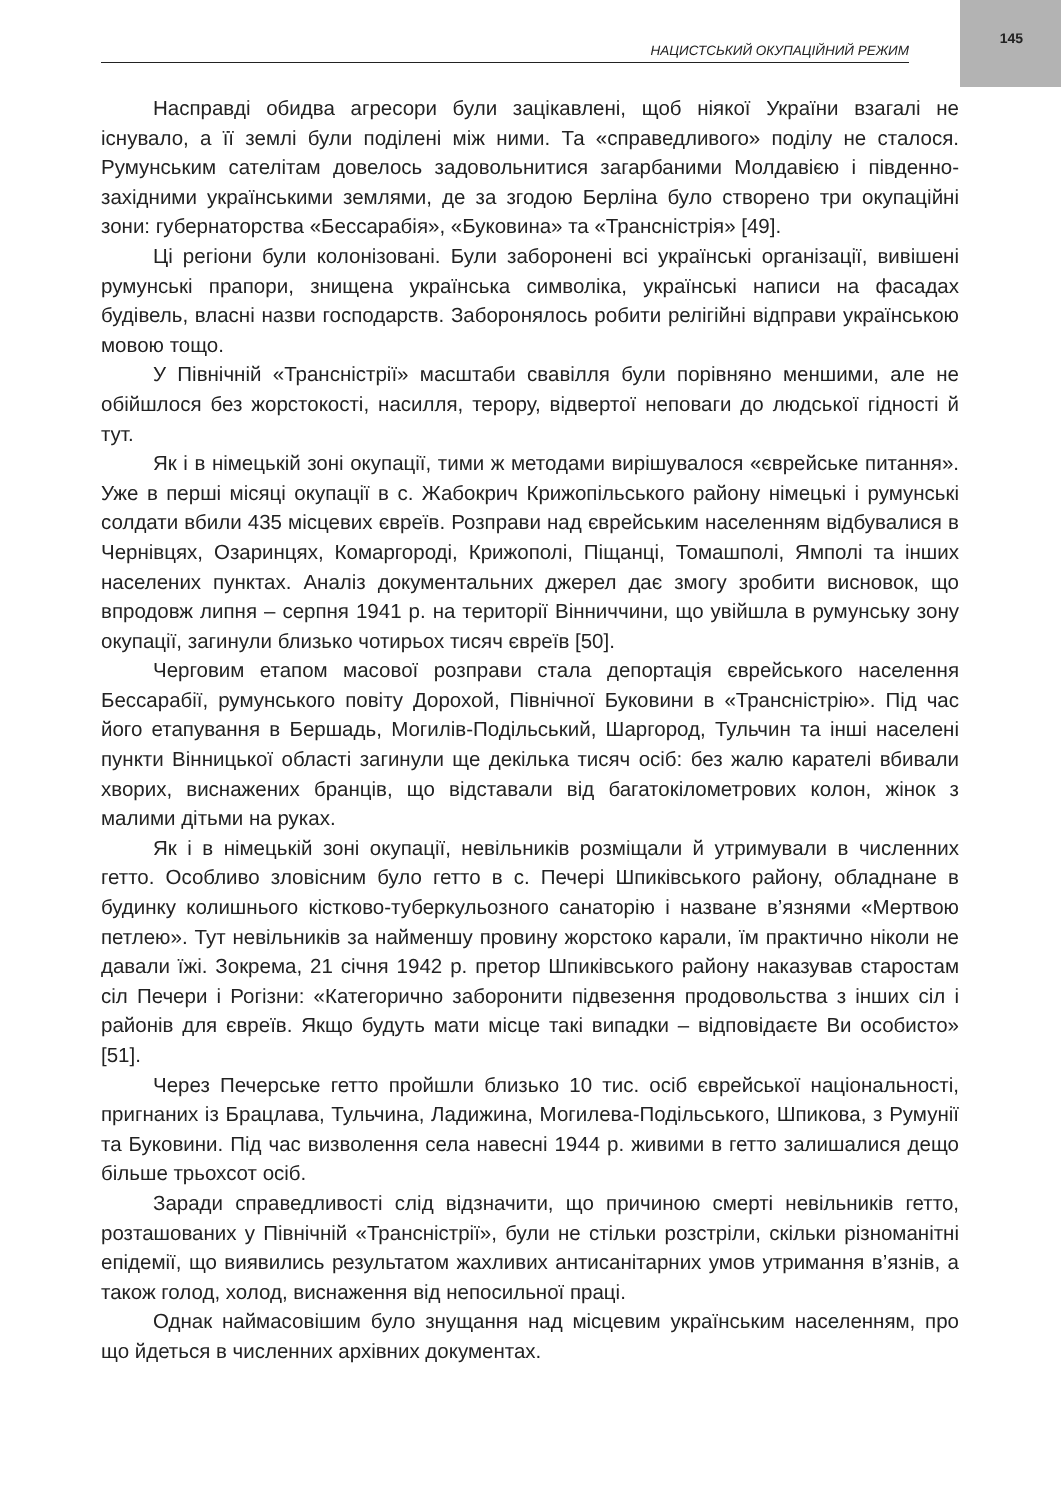145
НАЦИСТСЬКИЙ ОКУПАЦІЙНИЙ РЕЖИМ
Насправді обидва агресори були зацікавлені, щоб ніякої України взагалі не існувало, а її землі були поділені між ними. Та «справедливого» поділу не сталося. Румунським сателітам довелось задовольнитися загарбаними Молдавією і південно-західними українськими землями, де за згодою Берліна було створено три окупаційні зони: губернаторства «Бессарабія», «Буковина» та «Трансністрія» [49].
Ці регіони були колонізовані. Були заборонені всі українські організації, вивішені румунські прапори, знищена українська символіка, українські написи на фасадах будівель, власні назви господарств. Заборонялось робити релігійні відправи українською мовою тощо.
У Північній «Трансністрії» масштаби свавілля були порівняно меншими, але не обійшлося без жорстокості, насилля, терору, відвертої неповаги до людської гідності й тут.
Як і в німецькій зоні окупації, тими ж методами вирішувалося «єврейське питання». Уже в перші місяці окупації в с. Жабокрич Крижопільського району німецькі і румунські солдати вбили 435 місцевих євреїв. Розправи над єврейським населенням відбувалися в Чернівцях, Озаринцях, Комаргороді, Крижополі, Піщанці, Томашполі, Ямполі та інших населених пунктах. Аналіз документальних джерел дає змогу зробити висновок, що впродовж липня – серпня 1941 р. на території Вінниччини, що увійшла в румунську зону окупації, загинули близько чотирьох тисяч євреїв [50].
Черговим етапом масової розправи стала депортація єврейського населення Бессарабії, румунського повіту Дорохой, Північної Буковини в «Трансністрію». Під час його етапування в Бершадь, Могилів-Подільський, Шаргород, Тульчин та інші населені пункти Вінницької області загинули ще декілька тисяч осіб: без жалю карателі вбивали хворих, виснажених бранців, що відставали від багатокілометрових колон, жінок з малими дітьми на руках.
Як і в німецькій зоні окупації, невільників розміщали й утримували в численних гетто. Особливо зловісним було гетто в с. Печері Шпиківського району, обладнане в будинку колишнього кістково-туберкульозного санаторію і назване в’язнями «Мертвою петлею». Тут невільників за найменшу провину жорстоко карали, їм практично ніколи не давали їжі. Зокрема, 21 січня 1942 р. претор Шпиківського району наказував старостам сіл Печери і Рогізни: «Категорично заборонити підвезення продовольства з інших сіл і районів для євреїв. Якщо будуть мати місце такі випадки – відповідаєте Ви особисто» [51].
Через Печерське гетто пройшли близько 10 тис. осіб єврейської національності, пригнаних із Брацлава, Тульчина, Ладижина, Могилева-Подільського, Шпикова, з Румунії та Буковини. Під час визволення села навесні 1944 р. живими в гетто залишалися дещо більше трьохсот осіб.
Заради справедливості слід відзначити, що причиною смерті невільників гетто, розташованих у Північній «Трансністрії», були не стільки розстріли, скільки різноманітні епідемії, що виявились результатом жахливих антисанітарних умов утримання в’язнів, а також голод, холод, виснаження від непосильної праці.
Однак наймасовішим було знущання над місцевим українським населенням, про що йдеться в численних архівних документах.